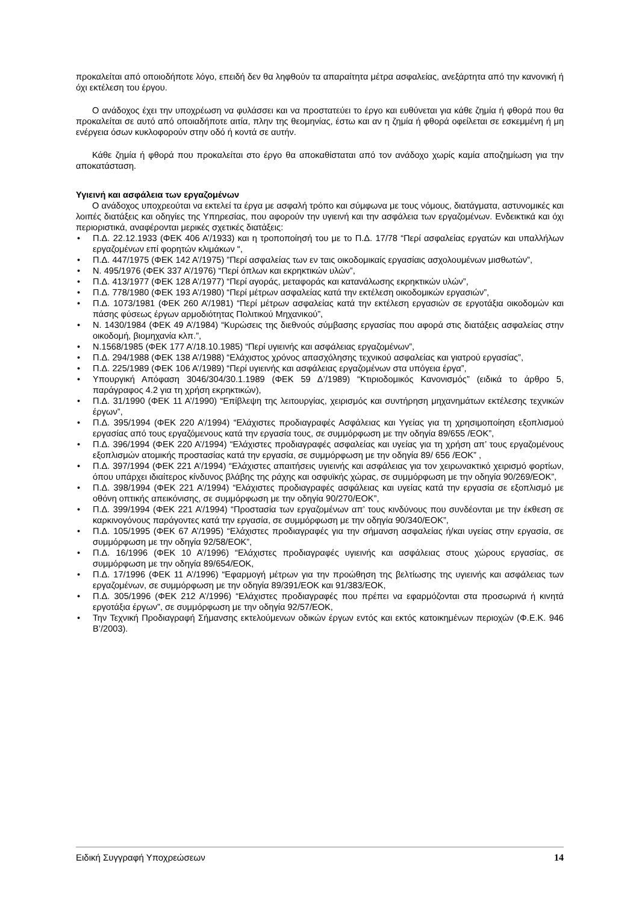προκαλείται από οποιοδήποτε λόγο, επειδή δεν θα ληφθούν τα απαραίτητα μέτρα ασφαλείας, ανεξάρτητα από την κανονική ή όχι εκτέλεση του έργου.
Ο ανάδοχος έχει την υποχρέωση να φυλάσσει και να προστατεύει το έργο και ευθύνεται για κάθε ζημία ή φθορά που θα προκαλείται σε αυτό από οποιαδήποτε αιτία, πλην της θεομηνίας, έστω και αν η ζημία ή φθορά οφείλεται σε εσκεμμένη ή μη ενέργεια όσων κυκλοφορούν στην οδό ή κοντά σε αυτήν.
Κάθε ζημία ή φθορά που προκαλείται στο έργο θα αποκαθίσταται από τον ανάδοχο χωρίς καμία αποζημίωση για την αποκατάσταση.
Υγιεινή και ασφάλεια των εργαζομένων
Ο ανάδοχος υποχρεούται να εκτελεί τα έργα με ασφαλή τρόπο και σύμφωνα με τους νόμους, διατάγματα, αστυνομικές και λοιπές διατάξεις και οδηγίες της Υπηρεσίας, που αφορούν την υγιεινή και την ασφάλεια των εργαζομένων. Ενδεικτικά και όχι περιοριστικά, αναφέρονται μερικές σχετικές διατάξεις:
• Π.Δ. 22.12.1933 (ΦΕΚ 406 Α’/1933) και η τροποποίησή του με το Π.Δ. 17/78 “Περί ασφαλείας εργατών και υπαλλήλων εργαζομένων επί φορητών κλιμάκων “,
• Π.Δ. 447/1975 (ΦΕΚ 142 Α’/1975) ”Περί ασφαλείας των εν ταις οικοδομικαίς εργασίαις ασχολουμένων μισθωτών”,
• Ν. 495/1976 (ΦΕΚ 337 Α’/1976) “Περί όπλων και εκρηκτικών υλών”,
• Π.Δ. 413/1977 (ΦΕΚ 128 Α’/1977) “Περί αγοράς, μεταφοράς και κατανάλωσης εκρηκτικών υλών”,
• Π.Δ. 778/1980 (ΦΕΚ 193 Α’/1980) “Περί μέτρων ασφαλείας κατά την εκτέλεση οικοδομικών εργασιών”,
• Π.Δ. 1073/1981 (ΦΕΚ 260 Α’/1981) “Περί μέτρων ασφαλείας κατά την εκτέλεση εργασιών σε εργοτάξια οικοδομών και πάσης φύσεως έργων αρμοδιότητας Πολιτικού Μηχανικού”,
• Ν. 1430/1984 (ΦΕΚ 49 Α’/1984) “Κυρώσεις της διεθνούς σύμβασης εργασίας που αφορά στις διατάξεις ασφαλείας στην οικοδομή, βιομηχανία κλπ.”,
• Ν.1568/1985 (ΦΕΚ 177 Α’/18.10.1985) “Περί υγιεινής και ασφάλειας εργαζομένων”,
• Π.Δ. 294/1988 (ΦΕΚ 138 Α’/1988) “Ελάχιστος χρόνος απασχόλησης τεχνικού ασφαλείας και γιατρού εργασίας”,
• Π.Δ. 225/1989 (ΦΕΚ 106 Α’/1989) “Περί υγιεινής και ασφάλειας εργαζομένων στα υπόγεια έργα”,
• Υπουργική Απόφαση 3046/304/30.1.1989 (ΦΕΚ 59 Δ’/1989) “Κτιριοδομικός Κανονισμός” (ειδικά το άρθρο 5, παράγραφος 4.2 για τη χρήση εκρηκτικών),
• Π.Δ. 31/1990 (ΦΕΚ 11 Α’/1990) “Επίβλεψη της λειτουργίας, χειρισμός και συντήρηση μηχανημάτων εκτέλεσης τεχνικών έργων”,
• Π.Δ. 395/1994 (ΦΕΚ 220 Α’/1994) “Ελάχιστες προδιαγραφές Ασφάλειας και Υγείας για τη χρησιμοποίηση εξοπλισμού εργασίας από τους εργαζόμενους κατά την εργασία τους, σε συμμόρφωση με την οδηγία 89/655 /ΕΟΚ”,
• Π.Δ. 396/1994 (ΦΕΚ 220 Α’/1994) “Ελάχιστες προδιαγραφές ασφαλείας και υγείας για τη χρήση απ’ τους εργαζομένους εξοπλισμών ατομικής προστασίας κατά την εργασία, σε συμμόρφωση με την οδηγία 89/ 656 /ΕΟΚ” ,
• Π.Δ. 397/1994 (ΦΕΚ 221 Α’/1994) “Ελάχιστες απαιτήσεις υγιεινής και ασφάλειας για τον χειρωνακτικό χειρισμό φορτίων, όπου υπάρχει ιδιαίτερος κίνδυνος βλάβης της ράχης και οσφυϊκής χώρας, σε συμμόρφωση με την οδηγία 90/269/ΕΟΚ”,
• Π.Δ. 398/1994 (ΦΕΚ 221 Α’/1994) “Ελάχιστες προδιαγραφές ασφάλειας και υγείας κατά την εργασία σε εξοπλισμό με οθόνη οπτικής απεικόνισης, σε συμμόρφωση με την οδηγία 90/270/ΕΟΚ”,
• Π.Δ. 399/1994 (ΦΕΚ 221 Α’/1994) “Προστασία των εργαζομένων απ’ τους κινδύνους που συνδέονται με την έκθεση σε καρκινογόνους παράγοντες κατά την εργασία, σε συμμόρφωση με την οδηγία 90/340/ΕΟΚ”,
• Π.Δ. 105/1995 (ΦΕΚ 67 Α’/1995) “Ελάχιστες προδιαγραφές για την σήμανση ασφαλείας ή/και υγείας στην εργασία, σε συμμόρφωση με την οδηγία 92/58/ΕΟΚ”,
• Π.Δ. 16/1996 (ΦΕΚ 10 Α’/1996) “Ελάχιστες προδιαγραφές υγιεινής και ασφάλειας στους χώρους εργασίας, σε συμμόρφωση με την οδηγία 89/654/ΕΟΚ,
• Π.Δ. 17/1996 (ΦΕΚ 11 Α’/1996) “Εφαρμογή μέτρων για την προώθηση της βελτίωσης της υγιεινής και ασφάλειας των εργαζομένων, σε συμμόρφωση με την οδηγία 89/391/ΕΟΚ και 91/383/ΕΟΚ,
• Π.Δ. 305/1996 (ΦΕΚ 212 Α’/1996) “Ελάχιστες προδιαγραφές που πρέπει να εφαρμόζονται στα προσωρινά ή κινητά εργοτάξια έργων”, σε συμμόρφωση με την οδηγία 92/57/ΕΟΚ,
• Την Τεχνική Προδιαγραφή Σήμανσης εκτελούμενων οδικών έργων εντός και εκτός κατοικημένων περιοχών (Φ.Ε.Κ. 946 Β’/2003).
Ειδική Συγγραφή Υποχρεώσεων 14